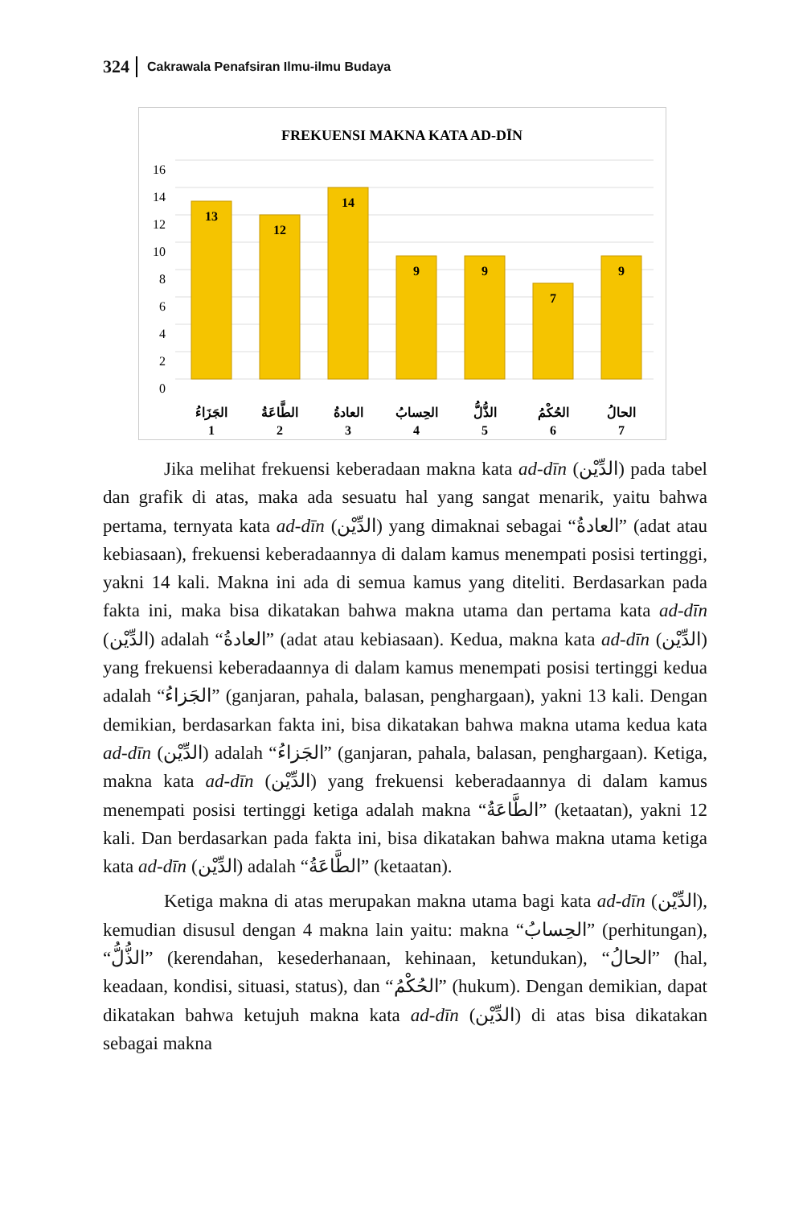324 Cakrawala Penafsiran Ilmu-ilmu Budaya
FREKUENSI MAKNA KATA AD-DĪN
16
14
12
10
8
6
4
2
0
13
12
14
9
9
7
9
الجَزَاءُ
الطَّاعَةُ
العادةُ
الحِسابُ
الذُّلُّ
الحُكْمُ
الحالُ
1
2
3
4
5
6
7
Jika melihat frekuensi keberadaan makna kata ad-dīn (الدِّيْن) pada tabel dan grafik di atas, maka ada sesuatu hal yang sangat menarik, yaitu bahwa pertama, ternyata kata ad-dīn (الدِّيْن) yang dimaknai sebagai “العادةُ” (adat atau kebiasaan), frekuensi keberadaannya di dalam kamus menempati posisi tertinggi, yakni 14 kali. Makna ini ada di semua kamus yang diteliti. Berdasarkan pada fakta ini, maka bisa dikatakan bahwa makna utama dan pertama kata ad-dīn (الدِّيْن) adalah “العادةُ” (adat atau kebiasaan). Kedua, makna kata ad-dīn (الدِّيْن) yang frekuensi keberadaannya di dalam kamus menempati posisi tertinggi kedua adalah “الجَزاءُ” (ganjaran, pahala, balasan, penghargaan), yakni 13 kali. Dengan demikian, berdasarkan fakta ini, bisa dikatakan bahwa makna utama kedua kata ad-dīn (الدِّيْن) adalah “الجَزاءُ” (ganjaran, pahala, balasan, penghargaan). Ketiga, makna kata ad-dīn (الدِّيْن) yang frekuensi keberadaannya di dalam kamus menempati posisi tertinggi ketiga adalah makna “الطَّاعَةُ” (ketaatan), yakni 12 kali. Dan berdasarkan pada fakta ini, bisa dikatakan bahwa makna utama ketiga kata ad-dīn (الدِّيْن) adalah “الطَّاعَةُ” (ketaatan).
Ketiga makna di atas merupakan makna utama bagi kata ad-dīn (الدِّيْن), kemudian disusul dengan 4 makna lain yaitu: makna “الحِسابُ” (perhitungan), “الذُّلُّ” (kerendahan, kesederhanaan, kehinaan, ketundukan), “الحالُ” (hal, keadaan, kondisi, situasi, status), dan “الحُكْمُ” (hukum). Dengan demikian, dapat dikatakan bahwa ketujuh makna kata ad-dīn (الدِّيْن) di atas bisa dikatakan sebagai makna